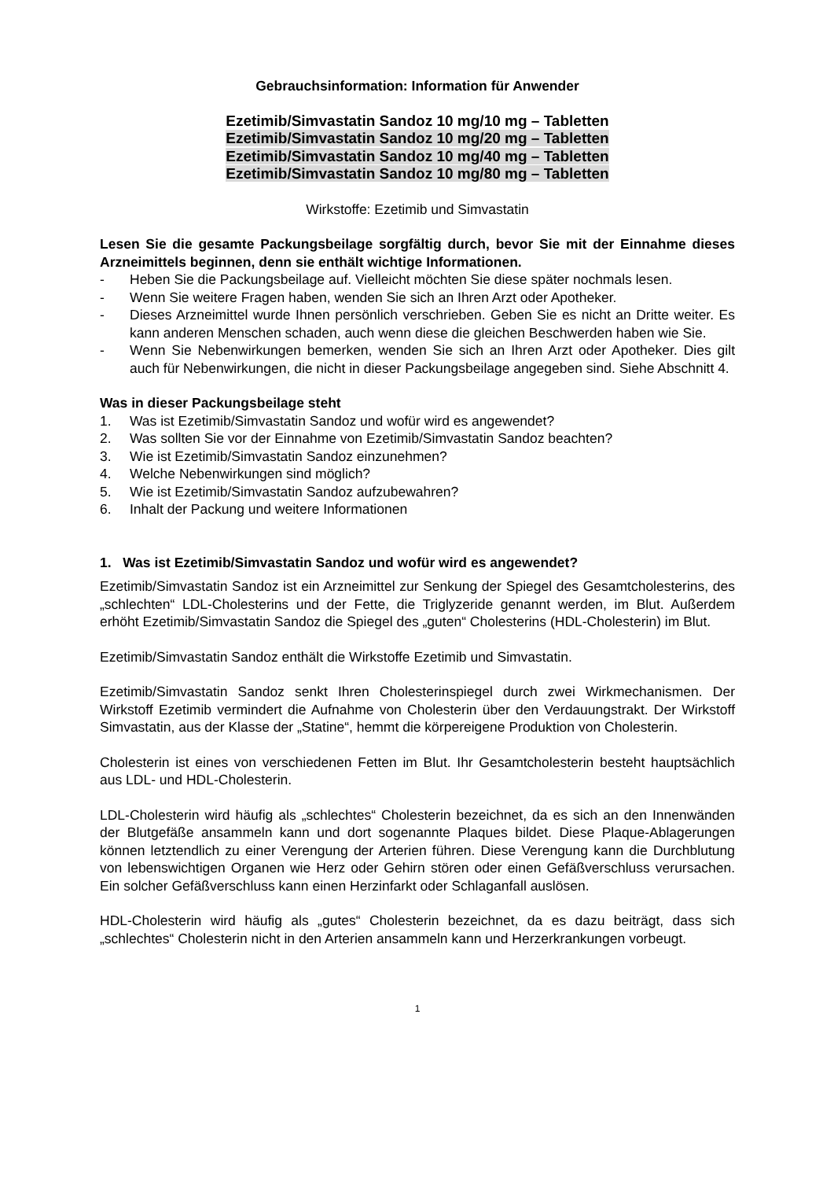Gebrauchsinformation: Information für Anwender
Ezetimib/Simvastatin Sandoz 10 mg/10 mg – Tabletten
Ezetimib/Simvastatin Sandoz 10 mg/20 mg – Tabletten
Ezetimib/Simvastatin Sandoz 10 mg/40 mg – Tabletten
Ezetimib/Simvastatin Sandoz 10 mg/80 mg – Tabletten
Wirkstoffe: Ezetimib und Simvastatin
Lesen Sie die gesamte Packungsbeilage sorgfältig durch, bevor Sie mit der Einnahme dieses Arzneimittels beginnen, denn sie enthält wichtige Informationen.
- Heben Sie die Packungsbeilage auf. Vielleicht möchten Sie diese später nochmals lesen.
- Wenn Sie weitere Fragen haben, wenden Sie sich an Ihren Arzt oder Apotheker.
- Dieses Arzneimittel wurde Ihnen persönlich verschrieben. Geben Sie es nicht an Dritte weiter. Es kann anderen Menschen schaden, auch wenn diese die gleichen Beschwerden haben wie Sie.
- Wenn Sie Nebenwirkungen bemerken, wenden Sie sich an Ihren Arzt oder Apotheker. Dies gilt auch für Nebenwirkungen, die nicht in dieser Packungsbeilage angegeben sind. Siehe Abschnitt 4.
Was in dieser Packungsbeilage steht
1. Was ist Ezetimib/Simvastatin Sandoz und wofür wird es angewendet?
2. Was sollten Sie vor der Einnahme von Ezetimib/Simvastatin Sandoz beachten?
3. Wie ist Ezetimib/Simvastatin Sandoz einzunehmen?
4. Welche Nebenwirkungen sind möglich?
5. Wie ist Ezetimib/Simvastatin Sandoz aufzubewahren?
6. Inhalt der Packung und weitere Informationen
1. Was ist Ezetimib/Simvastatin Sandoz und wofür wird es angewendet?
Ezetimib/Simvastatin Sandoz ist ein Arzneimittel zur Senkung der Spiegel des Gesamtcholesterins, des „schlechten“ LDL-Cholesterins und der Fette, die Triglyzeride genannt werden, im Blut. Außerdem erhöht Ezetimib/Simvastatin Sandoz die Spiegel des „guten“ Cholesterins (HDL-Cholesterin) im Blut.
Ezetimib/Simvastatin Sandoz enthält die Wirkstoffe Ezetimib und Simvastatin.
Ezetimib/Simvastatin Sandoz senkt Ihren Cholesterinspiegel durch zwei Wirkmechanismen. Der Wirkstoff Ezetimib vermindert die Aufnahme von Cholesterin über den Verdauungstrakt. Der Wirkstoff Simvastatin, aus der Klasse der „Statine“, hemmt die körpereigene Produktion von Cholesterin.
Cholesterin ist eines von verschiedenen Fetten im Blut. Ihr Gesamtcholesterin besteht hauptsächlich aus LDL- und HDL-Cholesterin.
LDL-Cholesterin wird häufig als „schlechtes“ Cholesterin bezeichnet, da es sich an den Innenwänden der Blutgefäße ansammeln kann und dort sogenannte Plaques bildet. Diese Plaque-Ablagerungen können letztendlich zu einer Verengung der Arterien führen. Diese Verengung kann die Durchblutung von lebenswichtigen Organen wie Herz oder Gehirn stören oder einen Gefäßverschluss verursachen. Ein solcher Gefäßverschluss kann einen Herzinfarkt oder Schlaganfall auslösen.
HDL-Cholesterin wird häufig als „gutes“ Cholesterin bezeichnet, da es dazu beiträgt, dass sich „schlechtes“ Cholesterin nicht in den Arterien ansammeln kann und Herzerkrankungen vorbeugt.
1